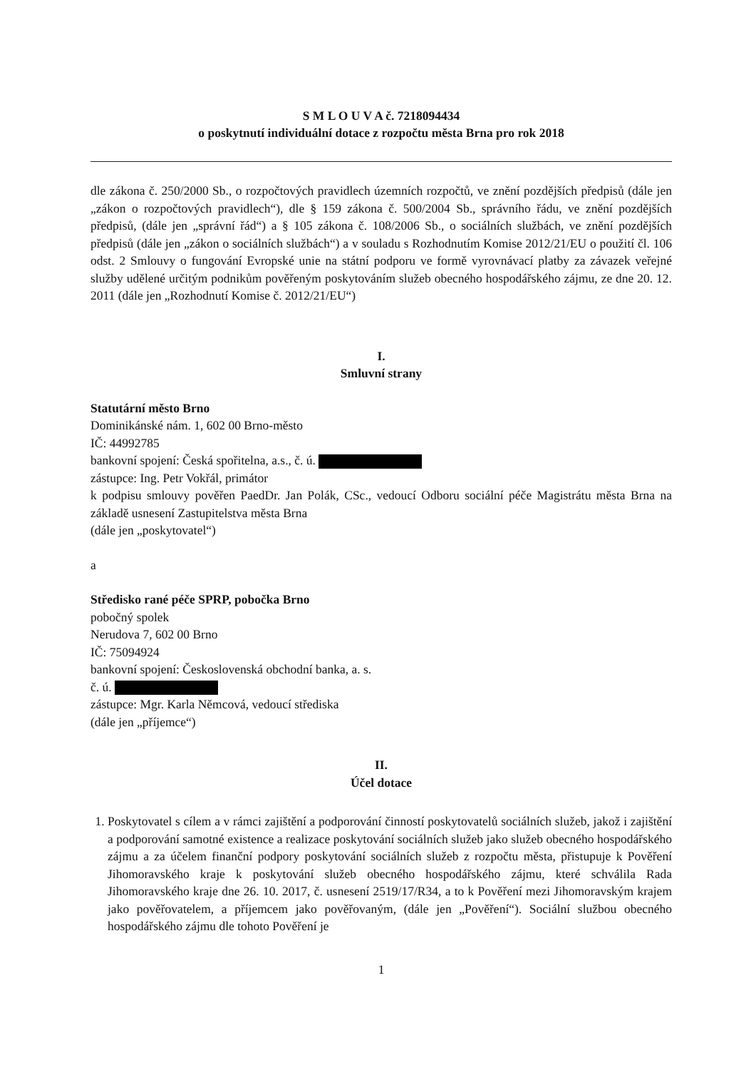S M L O U V A č. 7218094434
o poskytnutí individuální dotace z rozpočtu města Brna pro rok 2018
dle zákona č. 250/2000 Sb., o rozpočtových pravidlech územních rozpočtů, ve znění pozdějších předpisů (dále jen „zákon o rozpočtových pravidlech“), dle § 159 zákona č. 500/2004 Sb., správního řádu, ve znění pozdějších předpisů, (dále jen „správní řád“) a § 105 zákona č. 108/2006 Sb., o sociálních službách, ve znění pozdějších předpisů (dále jen „zákon o sociálních službách“) a v souladu s Rozhodnutím Komise 2012/21/EU o použití čl. 106 odst. 2 Smlouvy o fungování Evropské unie na státní podporu ve formě vyrovnávací platby za závazek veřejné služby udělené určitým podnikům pověřeným poskytováním služeb obecného hospodářského zájmu, ze dne 20. 12. 2011 (dále jen „Rozhodnutí Komise č. 2012/21/EU“)
I.
Smluvní strany
Statutární město Brno
Dominikánské nám. 1, 602 00 Brno-město
IČ: 44992785
bankovní spojení: Česká spořitelna, a.s., č. ú.
zástupce: Ing. Petr Vokřál, primátor
k podpisu smlouvy pověřen PaedDr. Jan Polák, CSc., vedoucí Odboru sociální péče Magistrátu města Brna na základě usnesení Zastupitelstva města Brna
(dále jen „poskytovatel“)
a
Středisko rané péče SPRP, pobočka Brno
pobočný spolek
Nerudova 7, 602 00 Brno
IČ: 75094924
bankovní spojení: Československá obchodní banka, a. s.
č. ú.
zástupce: Mgr. Karla Němcová, vedoucí střediska
(dále jen „příjemce“)
II.
Účel dotace
1. Poskytovatel s cílem a v rámci zajištění a podporování činností poskytovatelů sociálních služeb, jakož i zajištění a podporování samotné existence a realizace poskytování sociálních služeb jako služeb obecného hospodářského zájmu a za účelem finanční podpory poskytování sociálních služeb z rozpočtu města, přistupuje k Pověření Jihomoravského kraje k poskytování služeb obecného hospodářského zájmu, které schválila Rada Jihomoravského kraje dne 26. 10. 2017, č. usnesení 2519/17/R34, a to k Pověření mezi Jihomoravským krajem jako pověřovatelem, a příjemcem jako pověřovaným, (dále jen „Pověření“). Sociální službou obecného hospodářského zájmu dle tohoto Pověření je
1